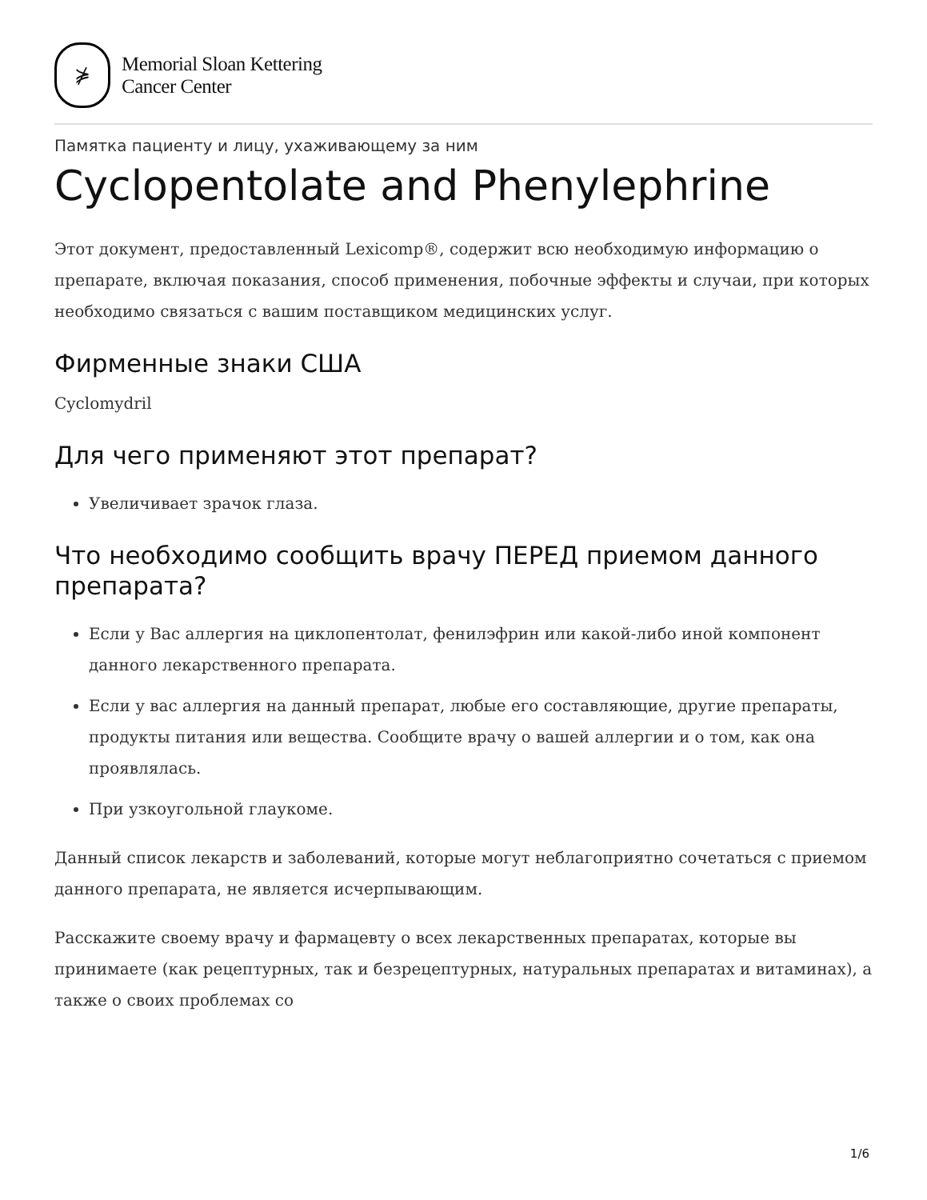⋡
Memorial Sloan Kettering
Cancer Center
Памятка пациенту и лицу, ухаживающему за ним
Cyclopentolate and Phenylephrine
Этот документ, предоставленный Lexicomp®, содержит всю необходимую информацию о препарате, включая показания, способ применения, побочные эффекты и случаи, при которых необходимо связаться с вашим поставщиком медицинских услуг.
Фирменные знаки США
Cyclomydril
Для чего применяют этот препарат?
Увеличивает зрачок глаза.
Что необходимо сообщить врачу ПЕРЕД приемом данного препарата?
Если у Вас аллергия на циклопентолат, фенилэфрин или какой-либо иной компонент данного лекарственного препарата.
Если у вас аллергия на данный препарат, любые его составляющие, другие препараты, продукты питания или вещества. Сообщите врачу о вашей аллергии и о том, как она проявлялась.
При узкоугольной глаукоме.
Данный список лекарств и заболеваний, которые могут неблагоприятно сочетаться с приемом данного препарата, не является исчерпывающим.
Расскажите своему врачу и фармацевту о всех лекарственных препаратах, которые вы принимаете (как рецептурных, так и безрецептурных, натуральных препаратах и витаминах), а также о своих проблемах со
1/6